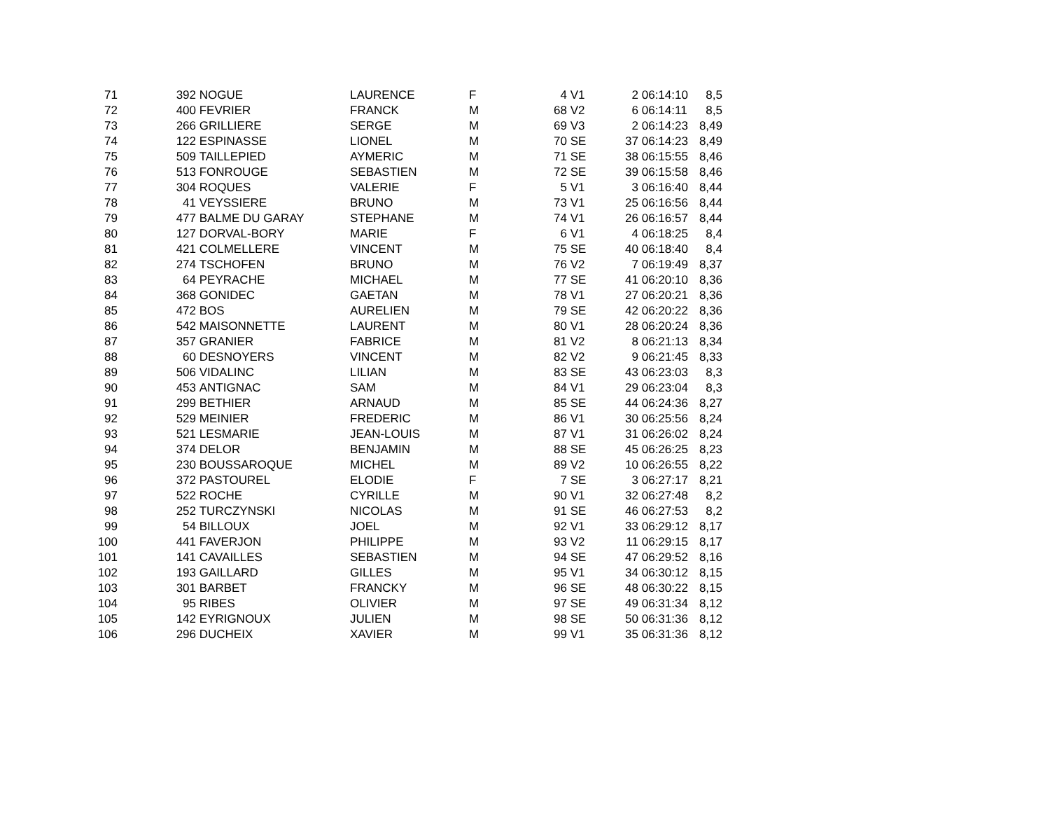| 71 | 392 | NOGUE | LAURENCE | F | 4 | V1 | 2 | 06:14:10 | 8,5 |
| 72 | 400 | FEVRIER | FRANCK | M | 68 | V2 | 6 | 06:14:11 | 8,5 |
| 73 | 266 | GRILLIERE | SERGE | M | 69 | V3 | 2 | 06:14:23 | 8,49 |
| 74 | 122 | ESPINASSE | LIONEL | M | 70 | SE | 37 | 06:14:23 | 8,49 |
| 75 | 509 | TAILLEPIED | AYMERIC | M | 71 | SE | 38 | 06:15:55 | 8,46 |
| 76 | 513 | FONROUGE | SEBASTIEN | M | 72 | SE | 39 | 06:15:58 | 8,46 |
| 77 | 304 | ROQUES | VALERIE | F | 5 | V1 | 3 | 06:16:40 | 8,44 |
| 78 | 41 | VEYSSIERE | BRUNO | M | 73 | V1 | 25 | 06:16:56 | 8,44 |
| 79 | 477 | BALME DU GARAY | STEPHANE | M | 74 | V1 | 26 | 06:16:57 | 8,44 |
| 80 | 127 | DORVAL-BORY | MARIE | F | 6 | V1 | 4 | 06:18:25 | 8,4 |
| 81 | 421 | COLMELLERE | VINCENT | M | 75 | SE | 40 | 06:18:40 | 8,4 |
| 82 | 274 | TSCHOFEN | BRUNO | M | 76 | V2 | 7 | 06:19:49 | 8,37 |
| 83 | 64 | PEYRACHE | MICHAEL | M | 77 | SE | 41 | 06:20:10 | 8,36 |
| 84 | 368 | GONIDEC | GAETAN | M | 78 | V1 | 27 | 06:20:21 | 8,36 |
| 85 | 472 | BOS | AURELIEN | M | 79 | SE | 42 | 06:20:22 | 8,36 |
| 86 | 542 | MAISONNETTE | LAURENT | M | 80 | V1 | 28 | 06:20:24 | 8,36 |
| 87 | 357 | GRANIER | FABRICE | M | 81 | V2 | 8 | 06:21:13 | 8,34 |
| 88 | 60 | DESNOYERS | VINCENT | M | 82 | V2 | 9 | 06:21:45 | 8,33 |
| 89 | 506 | VIDALINC | LILIAN | M | 83 | SE | 43 | 06:23:03 | 8,3 |
| 90 | 453 | ANTIGNAC | SAM | M | 84 | V1 | 29 | 06:23:04 | 8,3 |
| 91 | 299 | BETHIER | ARNAUD | M | 85 | SE | 44 | 06:24:36 | 8,27 |
| 92 | 529 | MEINIER | FREDERIC | M | 86 | V1 | 30 | 06:25:56 | 8,24 |
| 93 | 521 | LESMARIE | JEAN-LOUIS | M | 87 | V1 | 31 | 06:26:02 | 8,24 |
| 94 | 374 | DELOR | BENJAMIN | M | 88 | SE | 45 | 06:26:25 | 8,23 |
| 95 | 230 | BOUSSAROQUE | MICHEL | M | 89 | V2 | 10 | 06:26:55 | 8,22 |
| 96 | 372 | PASTOUREL | ELODIE | F | 7 | SE | 3 | 06:27:17 | 8,21 |
| 97 | 522 | ROCHE | CYRILLE | M | 90 | V1 | 32 | 06:27:48 | 8,2 |
| 98 | 252 | TURCZYNSKI | NICOLAS | M | 91 | SE | 46 | 06:27:53 | 8,2 |
| 99 | 54 | BILLOUX | JOEL | M | 92 | V1 | 33 | 06:29:12 | 8,17 |
| 100 | 441 | FAVERJON | PHILIPPE | M | 93 | V2 | 11 | 06:29:15 | 8,17 |
| 101 | 141 | CAVAILLES | SEBASTIEN | M | 94 | SE | 47 | 06:29:52 | 8,16 |
| 102 | 193 | GAILLARD | GILLES | M | 95 | V1 | 34 | 06:30:12 | 8,15 |
| 103 | 301 | BARBET | FRANCKY | M | 96 | SE | 48 | 06:30:22 | 8,15 |
| 104 | 95 | RIBES | OLIVIER | M | 97 | SE | 49 | 06:31:34 | 8,12 |
| 105 | 142 | EYRIGNOUX | JULIEN | M | 98 | SE | 50 | 06:31:36 | 8,12 |
| 106 | 296 | DUCHEIX | XAVIER | M | 99 | V1 | 35 | 06:31:36 | 8,12 |